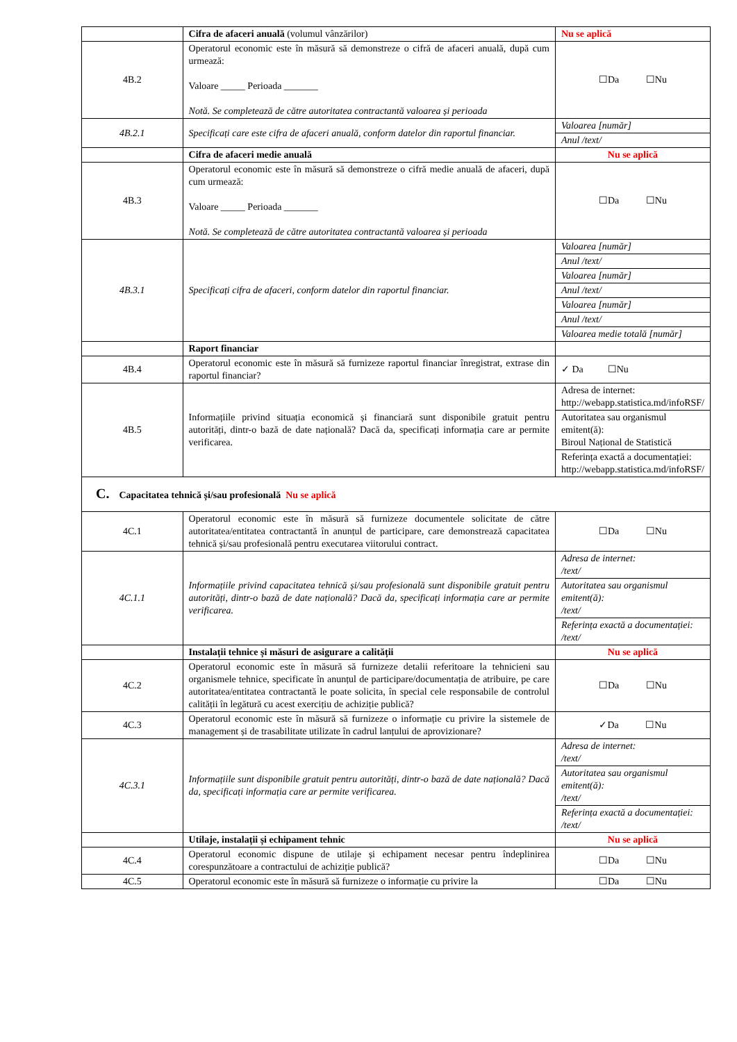| | Cifra de afaceri anuală (volumul vânzărilor) | Nu se aplică |
| 4B.2 | Operatorul economic este în măsură să demonstreze o cifră de afaceri anuală, după cum urmează: Valoare _____ Perioada _______ Notă. Se completează de către autoritatea contractantă valoarea și perioada | ☐Da ☐Nu |
| 4B.2.1 | Specificați care este cifra de afaceri anuală, conform datelor din raportul financiar. | Valoarea [număr] Anul /text/ |
| | Cifra de afaceri medie anuală | Nu se aplică |
| 4B.3 | Operatorul economic este în măsură să demonstreze o cifră medie anuală de afaceri, după cum urmează: Valoare _____ Perioada _______ Notă. Se completează de către autoritatea contractantă valoarea și perioada | ☐Da ☐Nu |
| 4B.3.1 | Specificați cifra de afaceri, conform datelor din raportul financiar. | Valoarea [număr] Anul /text/ Valoarea [număr] Anul /text/ Valoarea [număr] Anul /text/ Valoarea medie totală [număr] |
| | Raport financiar | |
| 4B.4 | Operatorul economic este în măsură să furnizeze raportul financiar înregistrat, extrase din raportul financiar? | ✓ Da ☐Nu |
| 4B.5 | Informațiile privind situația economică și financiară sunt disponibile gratuit pentru autorități, dintr-o bază de date națională? Dacă da, specificați informația care ar permite verificarea. | Adresa de internet: http://webapp.statistica.md/infoRSF/ Autoritatea sau organismul emitent(ă): Biroul Național de Statistică Referința exactă a documentației: http://webapp.statistica.md/infoRSF/ |
| C. Capacitatea tehnică și/sau profesională Nu se aplică | | |
| 4C.1 | Operatorul economic este în măsură să furnizeze documentele solicitate de către autoritatea/entitatea contractantă în anunțul de participare, care demonstrează capacitatea tehnică și/sau profesională pentru executarea viitorului contract. | ☐Da ☐Nu |
| 4C.1.1 | Informațiile privind capacitatea tehnică și/sau profesională sunt disponibile gratuit pentru autorități, dintr-o bază de date națională? Dacă da, specificați informația care ar permite verificarea. | Adresa de internet: /text/ Autoritatea sau organismul emitent(ă): /text/ Referința exactă a documentației: /text/ |
| | Instalații tehnice și măsuri de asigurare a calității | Nu se aplică |
| 4C.2 | Operatorul economic este în măsură să furnizeze detalii referitoare la tehnicieni sau organismele tehnice, specificate în anunțul de participare/documentația de atribuire, pe care autoritatea/entitatea contractantă le poate solicita, în special cele responsabile de controlul calității în legătură cu acest exercițiu de achiziție publică? | ☐Da ☐Nu |
| 4C.3 | Operatorul economic este în măsură să furnizeze o informație cu privire la sistemele de management și de trasabilitate utilizate în cadrul lanțului de aprovizionare? | ✓Da ☐Nu |
| 4C.3.1 | Informațiile sunt disponibile gratuit pentru autorități, dintr-o bază de date națională? Dacă da, specificați informația care ar permite verificarea. | Adresa de internet: /text/ Autoritatea sau organismul emitent(ă): /text/ Referința exactă a documentației: /text/ |
| | Utilaje, instalații și echipament tehnic | Nu se aplică |
| 4C.4 | Operatorul economic dispune de utilaje și echipament necesar pentru îndeplinirea corespunzătoare a contractului de achiziție publică? | ☐Da ☐Nu |
| 4C.5 | Operatorul economic este în măsură să furnizeze o informație cu privire la | ☐Da ☐Nu |